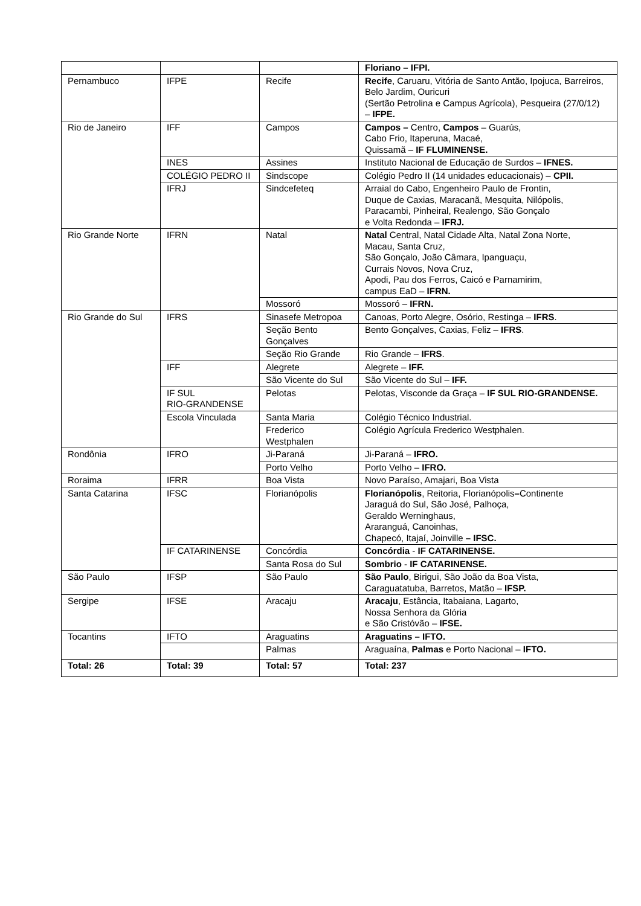| | | | Floriano – IFPI. |
| Pernambuco | IFPE | Recife | Recife , Caruaru, Vitória de Santo Antão, Ipojuca, Barreiros, Belo Jardim, Ouricuri (Sertão Petrolina e Campus Agrícola), Pesqueira (27/0/12) – IFPE. |
| Rio de Janeiro | IFF | Campos | Campos – Centro, Campos – Guarús, Cabo Frio, Itaperuna, Macaé, Quissamã – IF FLUMINENSE. |
| | INES | Assines | Instituto Nacional de Educação de Surdos – IFNES. |
| | COLÉGIO PEDRO II | Sindscope | Colégio Pedro II (14 unidades educacionais) – CPII. |
| | IFRJ | Sindcefeteq | Arraial do Cabo, Engenheiro Paulo de Frontin, Duque de Caxias, Maracanã, Mesquita, Nilópolis, Paracambi, Pinheiral, Realengo, São Gonçalo e Volta Redonda – IFRJ. |
| Rio Grande Norte | IFRN | Natal | Natal Central, Natal Cidade Alta, Natal Zona Norte, Macau, Santa Cruz, São Gonçalo, João Câmara, Ipanguaçu, Currais Novos, Nova Cruz, Apodi, Pau dos Ferros, Caicó e Parnamirim, campus EaD – IFRN. |
| | | Mossoró | Mossoró – IFRN. |
| Rio Grande do Sul | IFRS | Sinasefe Metropoa | Canoas, Porto Alegre, Osório, Restinga – IFRS . |
| | | Seção Bento Gonçalves | Bento Gonçalves, Caxias, Feliz – IFRS . |
| | | Seção Rio Grande | Rio Grande – IFRS . |
| | IFF | Alegrete | Alegrete – IFF. |
| | | São Vicente do Sul | São Vicente do Sul – IFF. |
| | IF SUL RIO-GRANDENSE | Pelotas | Pelotas, Visconde da Graça – IF SUL RIO-GRANDENSE. |
| | Escola Vinculada | Santa Maria | Colégio Técnico Industrial. |
| | | Frederico Westphalen | Colégio Agrícula Frederico Westphalen. |
| Rondônia | IFRO | Ji-Paraná | Ji-Paraná – IFRO. |
| | | Porto Velho | Porto Velho – IFRO. |
| Roraima | IFRR | Boa Vista | Novo Paraíso, Amajari, Boa Vista |
| Santa Catarina | IFSC | Florianópolis | Florianópolis , Reitoria, Florianópolis – Continente Jaraguá do Sul, São José, Palhoça, Geraldo Werninghaus, Araranguá, Canoinhas, Chapecó, Itajaí, Joinville – IFSC. |
| | IF CATARINENSE | Concórdia | Concórdia - IF CATARINENSE. |
| | | Santa Rosa do Sul | Sombrio - IF CATARINENSE. |
| São Paulo | IFSP | São Paulo | São Paulo , Birigui, São João da Boa Vista, Caraguatatuba, Barretos, Matão – IFSP. |
| Sergipe | IFSE | Aracaju | Aracaju , Estância, Itabaiana, Lagarto, Nossa Senhora da Glória e São Cristóvão – IFSE. |
| Tocantins | IFTO | Araguatins | Araguatins – IFTO. |
| | | Palmas | Araguaína, Palmas e Porto Nacional – IFTO. |
| Total: 26 | Total: 39 | Total: 57 | Total: 237 |